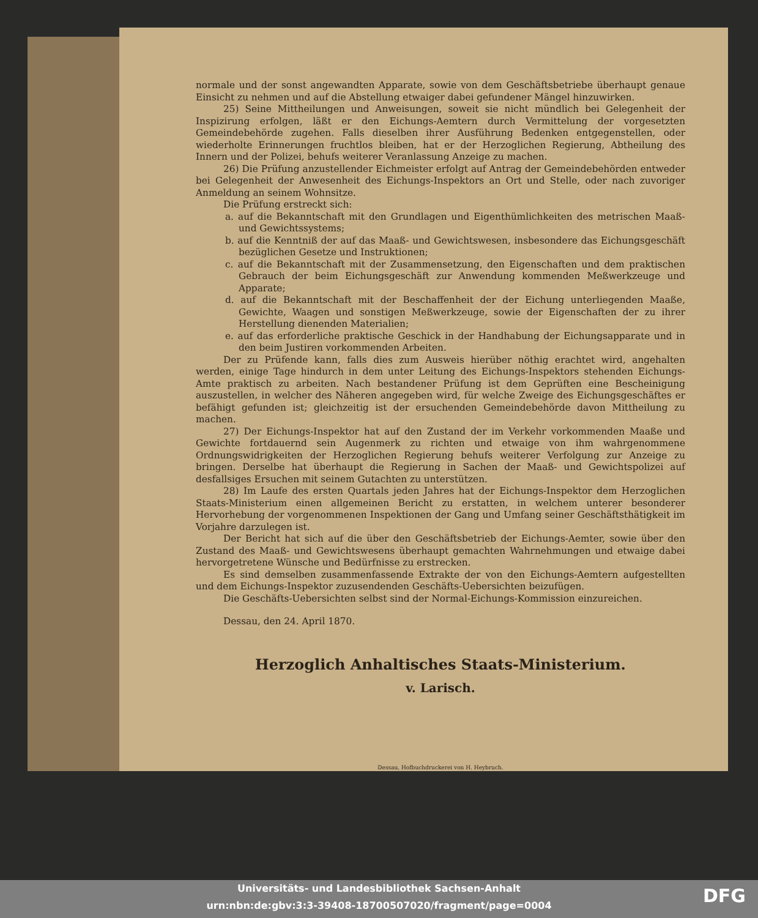normale und der sonst angewandten Apparate, sowie von dem Geschäftsbetriebe überhaupt genaue Einsicht zu nehmen und auf die Abstellung etwaiger dabei gefundener Mängel hinzuwirken.
25) Seine Mittheilungen und Anweisungen, soweit sie nicht mündlich bei Gelegenheit der Inspizirung erfolgen, läßt er den Eichungs-Aemtern durch Vermittelung der vorgesetzten Gemeindebehörde zugehen. Falls dieselben ihrer Ausführung Bedenken entgegenstellen, oder wiederholte Erinnerungen fruchtlos bleiben, hat er der Herzoglichen Regierung, Abtheilung des Innern und der Polizei, behufs weiterer Veranlassung Anzeige zu machen.
26) Die Prüfung anzustellender Eichmeister erfolgt auf Antrag der Gemeindebehörden entweder bei Gelegenheit der Anwesenheit des Eichungs-Inspektors an Ort und Stelle, oder nach zuvoriger Anmeldung an seinem Wohnsitze.
Die Prüfung erstreckt sich:
a. auf die Bekanntschaft mit den Grundlagen und Eigenthümlichkeiten des metrischen Maaß- und Gewichtssystems;
b. auf die Kenntniß der auf das Maaß- und Gewichtswesen, insbesondere das Eichungsgeschäft bezüglichen Gesetze und Instruktionen;
c. auf die Bekanntschaft mit der Zusammensetzung, den Eigenschaften und dem praktischen Gebrauch der beim Eichungsgeschäft zur Anwendung kommenden Meßwerkzeuge und Apparate;
d. auf die Bekanntschaft mit der Beschaffenheit der der Eichung unterliegenden Maaße, Gewichte, Waagen und sonstigen Meßwerkzeuge, sowie der Eigenschaften der zu ihrer Herstellung dienenden Materialien;
e. auf das erforderliche praktische Geschick in der Handhabung der Eichungsapparate und in den beim Justiren vorkommenden Arbeiten.
Der zu Prüfende kann, falls dies zum Ausweis hierüber nöthig erachtet wird, angehalten werden, einige Tage hindurch in dem unter Leitung des Eichungs-Inspektors stehenden Eichungs-Amte praktisch zu arbeiten. Nach bestandener Prüfung ist dem Geprüften eine Bescheinigung auszustellen, in welcher des Näheren angegeben wird, für welche Zweige des Eichungsgeschäftes er befähigt gefunden ist; gleichzeitig ist der ersuchenden Gemeindebehörde davon Mittheilung zu machen.
27) Der Eichungs-Inspektor hat auf den Zustand der im Verkehr vorkommenden Maaße und Gewichte fortdauernd sein Augenmerk zu richten und etwaige von ihm wahrgenommene Ordnungswidrigkeiten der Herzoglichen Regierung behufs weiterer Verfolgung zur Anzeige zu bringen. Derselbe hat überhaupt die Regierung in Sachen der Maaß- und Gewichtspolizei auf desfallsiges Ersuchen mit seinem Gutachten zu unterstützen.
28) Im Laufe des ersten Quartals jeden Jahres hat der Eichungs-Inspektor dem Herzoglichen Staats-Ministerium einen allgemeinen Bericht zu erstatten, in welchem unterer besonderer Hervorhebung der vorgenommenen Inspektionen der Gang und Umfang seiner Geschäftsthätigkeit im Vorjahre darzulegen ist.
Der Bericht hat sich auf die über den Geschäftsbetrieb der Eichungs-Aemter, sowie über den Zustand des Maaß- und Gewichtswesens überhaupt gemachten Wahrnehmungen und etwaige dabei hervorgetretene Wünsche und Bedürfnisse zu erstrecken.
Es sind demselben zusammenfassende Extrakte der von den Eichungs-Aemtern aufgestellten und dem Eichungs-Inspektor zuzusendenden Geschäfts-Uebersichten beizufügen.
Die Geschäfts-Uebersichten selbst sind der Normal-Eichungs-Kommission einzureichen.
Dessau, den 24. April 1870.
Herzoglich Anhaltisches Staats-Ministerium.
v. Larisch.
Dessau, Hofbuchdruckerei von H. Heybruch.
Universitäts- und Landesbibliothek Sachsen-Anhalt
urn:nbn:de:gbv:3:3-39408-18700507020/fragment/page=0004
DFG